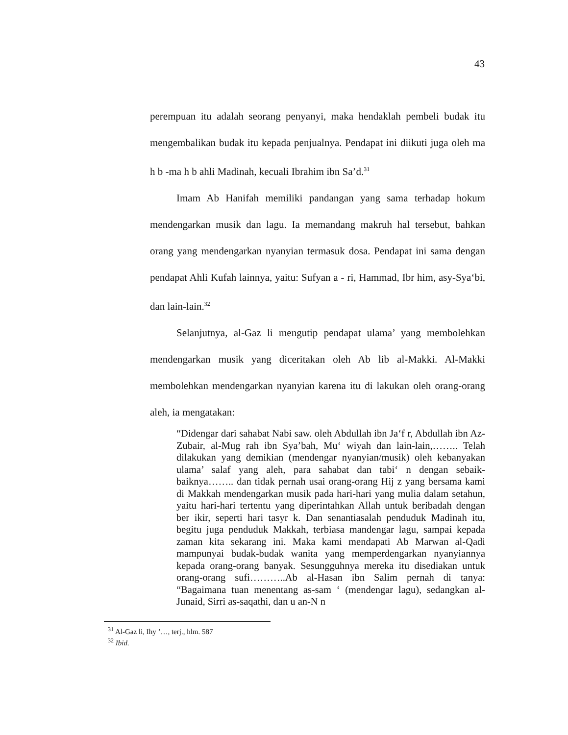43
perempuan itu adalah seorang penyanyi, maka hendaklah pembeli budak itu mengembalikan budak itu kepada penjualnya. Pendapat ini diikuti juga oleh ma h b -ma h b ahli Madinah, kecuali Ibrahim ibn Sa’d.<sup>31</sup>
Imam Ab Hanifah memiliki pandangan yang sama terhadap hokum mendengarkan musik dan lagu. Ia memandang makruh hal tersebut, bahkan orang yang mendengarkan nyanyian termasuk dosa. Pendapat ini sama dengan pendapat Ahli Kufah lainnya, yaitu: Sufyan a - ri, Hammad, Ibr him, asy-Sya‘bi, dan lain-lain.<sup>32</sup>
Selanjutnya, al-Gaz li mengutip pendapat ulama’ yang membolehkan mendengarkan musik yang diceritakan oleh Ab lib al-Makki. Al-Makki membolehkan mendengarkan nyanyian karena itu di lakukan oleh orang-orang aleh, ia mengatakan:
“Didengar dari sahabat Nabi saw. oleh Abdullah ibn Ja‘f r, Abdullah ibn Az-Zubair, al-Mug rah ibn Sya’bah, Mu‘ wiyah dan lain-lain,…….. Telah dilakukan yang demikian (mendengar nyanyian/musik) oleh kebanyakan ulama’ salaf yang aleh, para sahabat dan tabi‘ n dengan sebaik-baiknya…….. dan tidak pernah usai orang-orang Hij z yang bersama kami di Makkah mendengarkan musik pada hari-hari yang mulia dalam setahun, yaitu hari-hari tertentu yang diperintahkan Allah untuk beribadah dengan ber ikir, seperti hari tasyr k. Dan senantiasalah penduduk Madinah itu, begitu juga penduduk Makkah, terbiasa mandengar lagu, sampai kepada zaman kita sekarang ini. Maka kami mendapati Ab Marwan al-Qadi mampunyai budak-budak wanita yang memperdengarkan nyanyiannya kepada orang-orang banyak. Sesungguhnya mereka itu disediakan untuk orang-orang sufi………..Ab al-Hasan ibn Salim pernah di tanya: “Bagaimana tuan menentang as-sam ‘ (mendengar lagu), sedangkan al-Junaid, Sirri as-saqathi, dan u an-N n
<sup>31</sup> Al-Gaz li, Ihy ’…, terj., hlm. 587
<sup>32</sup> Ibid.